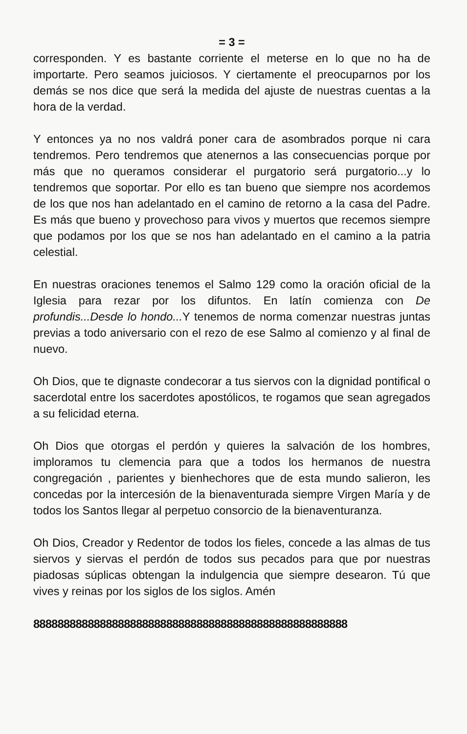= 3 =
corresponden. Y es bastante corriente el meterse en lo que no ha de importarte. Pero seamos juiciosos. Y ciertamente el preocuparnos por los demás se nos dice que será la medida del ajuste de nuestras cuentas a la hora de la verdad.
Y entonces ya no nos valdrá poner cara de asombrados porque ni cara tendremos. Pero tendremos que atenernos a las consecuencias porque por más que no queramos considerar el purgatorio será purgatorio...y lo tendremos que soportar. Por ello es tan bueno que siempre nos acordemos de los que nos han adelantado en el camino de retorno a la casa del Padre. Es más que bueno y provechoso para vivos y muertos que recemos siempre que podamos por los que se nos han adelantado en el camino a la patria celestial.
En nuestras oraciones tenemos el Salmo 129 como la oración oficial de la Iglesia para rezar por los difuntos. En latín comienza con De profundis...Desde lo hondo... Y tenemos de norma comenzar nuestras juntas previas a todo aniversario con el rezo de ese Salmo al comienzo y al final de nuevo.
Oh Dios, que te dignaste condecorar a tus siervos con la dignidad pontifical o sacerdotal entre los sacerdotes apostólicos, te rogamos que sean agregados a su felicidad eterna.
Oh Dios que otorgas el perdón y quieres la salvación de los hombres, imploramos tu clemencia para que a todos los hermanos de nuestra congregación , parientes y bienhechores que de esta mundo salieron, les concedas por la intercesión de la bienaventurada siempre Virgen María y de todos los Santos llegar al perpetuo consorcio de la bienaventuranza.
Oh Dios, Creador y Redentor de todos los fieles, concede a las almas de tus siervos y siervas el perdón de todos sus pecados para que por nuestras piadosas súplicas obtengan la indulgencia que siempre desearon. Tú que vives y reinas por los siglos de los siglos. Amén
8888888888888888888888888888888888888888888888888888